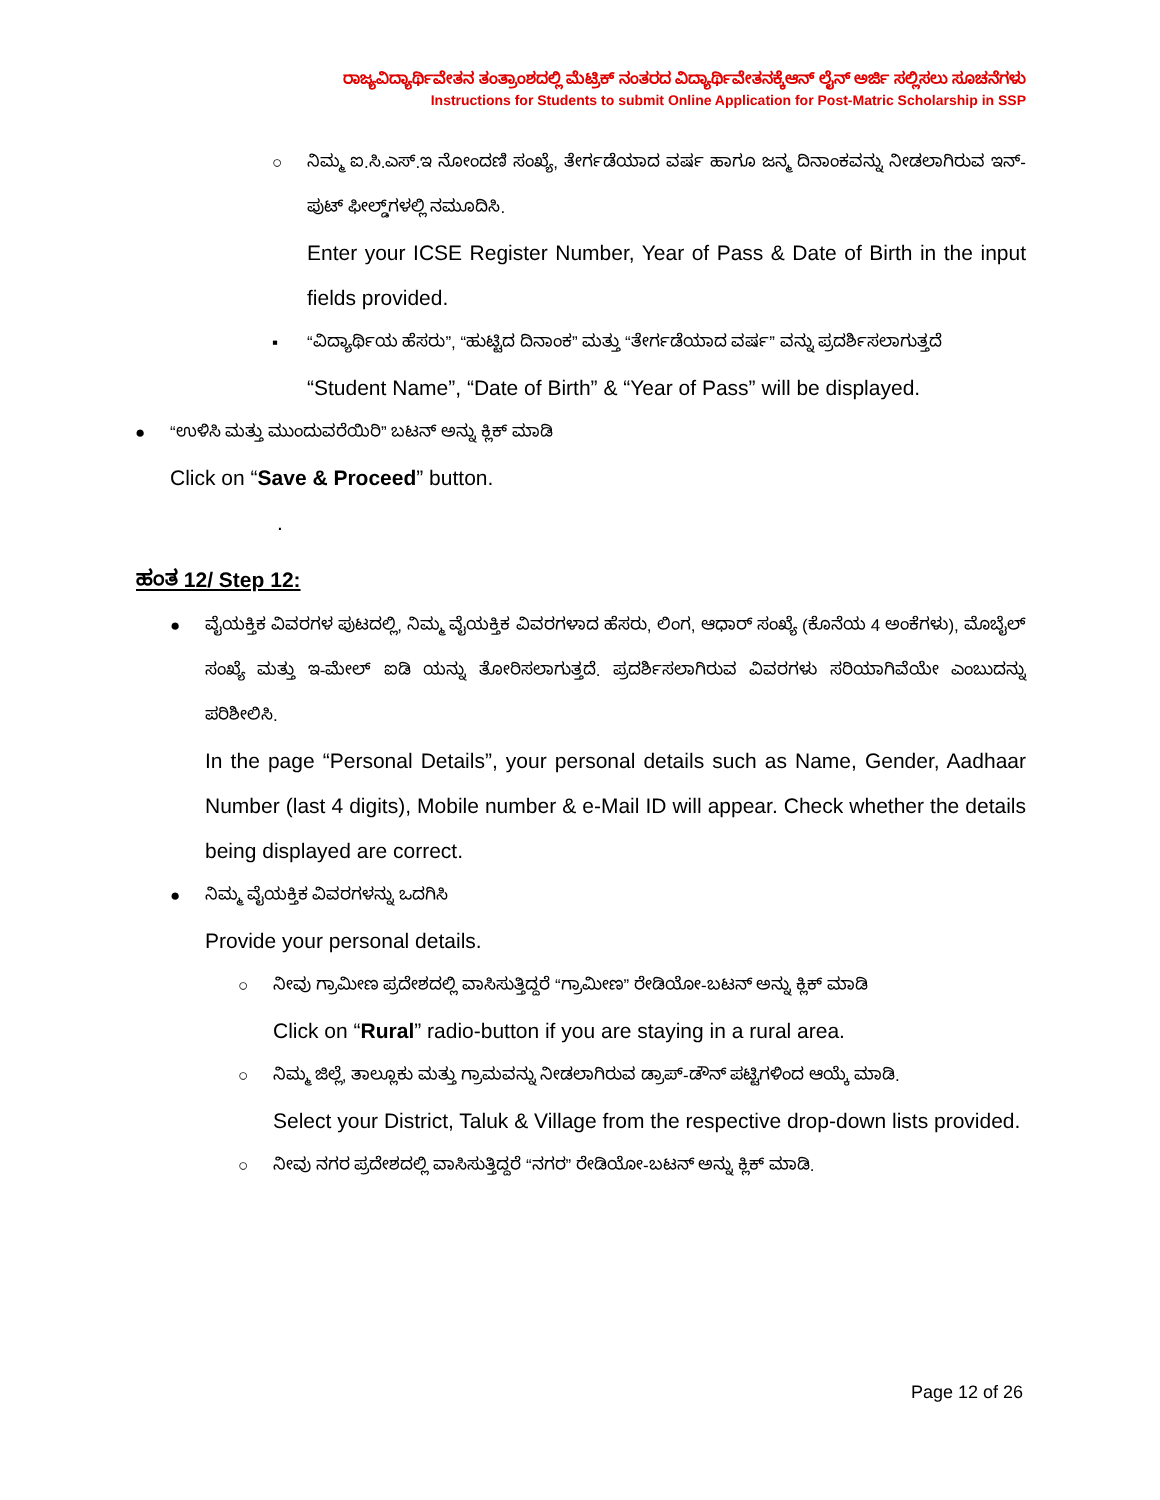ರಾಜ್ಯವಿದ್ಯಾರ್ಥಿವೇತನ ತಂತ್ರಾಂಶದಲ್ಲಿ ಮೆಟ್ರಿಕ್ ನಂತರದ ವಿದ್ಯಾರ್ಥಿವೇತನಕ್ಕೆಆನ್ ಲೈನ್ ಅರ್ಜಿ ಸಲ್ಲಿಸಲು ಸೂಚನೆಗಳು
Instructions for Students to submit Online Application for Post-Matric Scholarship in SSP
○ ನಿಮ್ಮ ಐ.ಸಿ.ಎಸ್.ಇ ನೋಂದಣಿ ಸಂಖ್ಯೆ, ತೇರ್ಗಡೆಯಾದ ವರ್ಷ ಹಾಗೂ ಜನ್ಮ ದಿನಾಂಕವನ್ನು ನೀಡಲಾಗಿರುವ ಇನ್-ಪುಟ್ ಫೀಲ್ಡ್‌ಗಳಲ್ಲಿ ನಮೂದಿಸಿ.
Enter your ICSE Register Number, Year of Pass & Date of Birth in the input fields provided.
▪ “ವಿದ್ಯಾರ್ಥಿಯ ಹೆಸರು”, “ಹುಟ್ಟಿದ ದಿನಾಂಕ” ಮತ್ತು “ತೇರ್ಗಡೆಯಾದ ವರ್ಷ” ವನ್ನು ಪ್ರದರ್ಶಿಸಲಾಗುತ್ತದೆ
“Student Name”, “Date of Birth” & “Year of Pass” will be displayed.
● “ಉಳಿಸಿ ಮತ್ತು ಮುಂದುವರೆಯಿರಿ” ಬಟನ್ ಅನ್ನು ಕ್ಲಿಕ್ ಮಾಡಿ
Click on “Save & Proceed” button.
.
ಹಂತ 12/ Step 12:
● ವೈಯಕ್ತಿಕ ವಿವರಗಳ ಪುಟದಲ್ಲಿ, ನಿಮ್ಮ ವೈಯಕ್ತಿಕ ವಿವರಗಳಾದ ಹೆಸರು, ಲಿಂಗ, ಆಧಾರ್ ಸಂಖ್ಯೆ (ಕೊನೆಯ 4 ಅಂಕೆಗಳು), ಮೊಬೈಲ್ ಸಂಖ್ಯೆ ಮತ್ತು ಇ-ಮೇಲ್ ಐಡಿ ಯನ್ನು ತೋರಿಸಲಾಗುತ್ತದೆ. ಪ್ರದರ್ಶಿಸಲಾಗಿರುವ ವಿವರಗಳು ಸರಿಯಾಗಿವೆಯೇ ಎಂಬುದನ್ನು ಪರಿಶೀಲಿಸಿ.
In the page “Personal Details”, your personal details such as Name, Gender, Aadhaar Number (last 4 digits), Mobile number & e-Mail ID will appear. Check whether the details being displayed are correct.
● ನಿಮ್ಮ ವೈಯಕ್ತಿಕ ವಿವರಗಳನ್ನು ಒದಗಿಸಿ
Provide your personal details.
○ ನೀವು ಗ್ರಾಮೀಣ ಪ್ರದೇಶದಲ್ಲಿ ವಾಸಿಸುತ್ತಿದ್ದರೆ “ಗ್ರಾಮೀಣ” ರೇಡಿಯೋ-ಬಟನ್ ಅನ್ನು ಕ್ಲಿಕ್ ಮಾಡಿ
Click on “Rural” radio-button if you are staying in a rural area.
○ ನಿಮ್ಮ ಜಿಲ್ಲೆ, ತಾಲ್ಲೂಕು ಮತ್ತು ಗ್ರಾಮವನ್ನು ನೀಡಲಾಗಿರುವ ಡ್ರಾಪ್-ಡೌನ್ ಪಟ್ಟಿಗಳಿಂದ ಆಯ್ಕೆ ಮಾಡಿ.
Select your District, Taluk & Village from the respective drop-down lists provided.
○ ನೀವು ನಗರ ಪ್ರದೇಶದಲ್ಲಿ ವಾಸಿಸುತ್ತಿದ್ದರೆ “ನಗರ” ರೇಡಿಯೋ-ಬಟನ್ ಅನ್ನು ಕ್ಲಿಕ್ ಮಾಡಿ.
Page 12 of 26